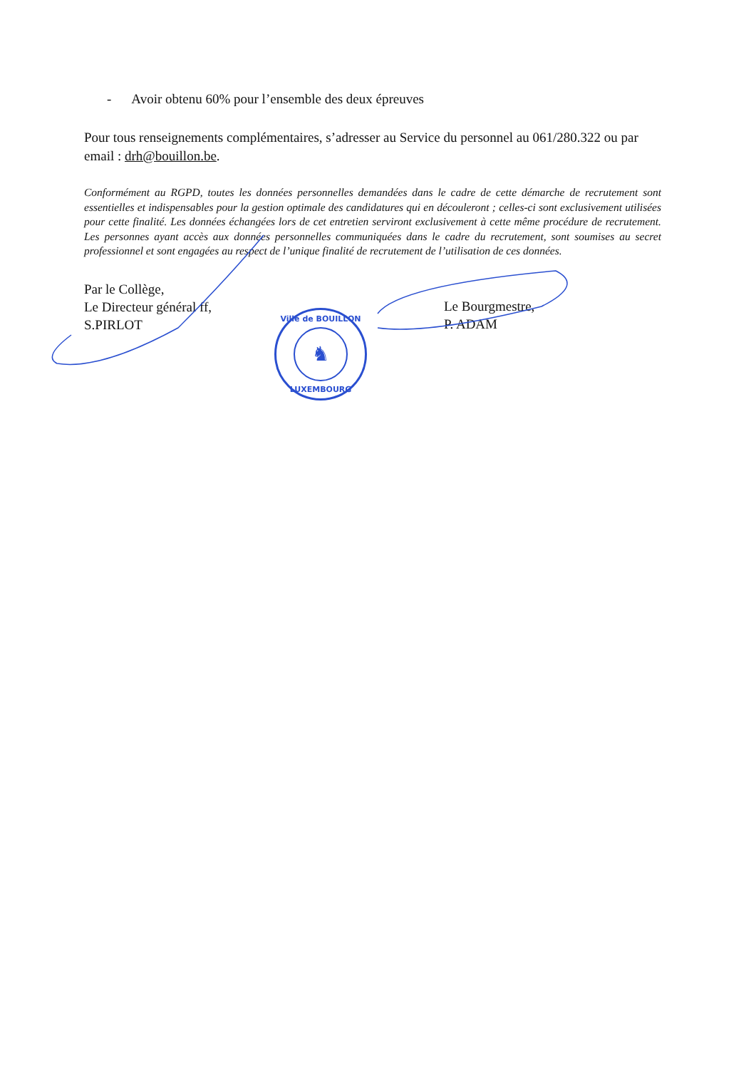- Avoir obtenu 60% pour l’ensemble des deux épreuves
Pour tous renseignements complémentaires, s’adresser au Service du personnel au 061/280.322 ou par email : drh@bouillon.be.
Conformément au RGPD, toutes les données personnelles demandées dans le cadre de cette démarche de recrutement sont essentielles et indispensables pour la gestion optimale des candidatures qui en découleront ; celles-ci sont exclusivement utilisées pour cette finalité. Les données échangées lors de cet entretien serviront exclusivement à cette même procédure de recrutement. Les personnes ayant accès aux données personnelles communiquées dans le cadre du recrutement, sont soumises au secret professionnel et sont engagées au respect de l’unique finalité de recrutement de l’utilisation de ces données.
Par le Collège,
Le Directeur général ff,
S.PIRLOT
Le Bourgmestre,
P. ADAM
Ville de BOUILLON
♞
LUXEMBOURG